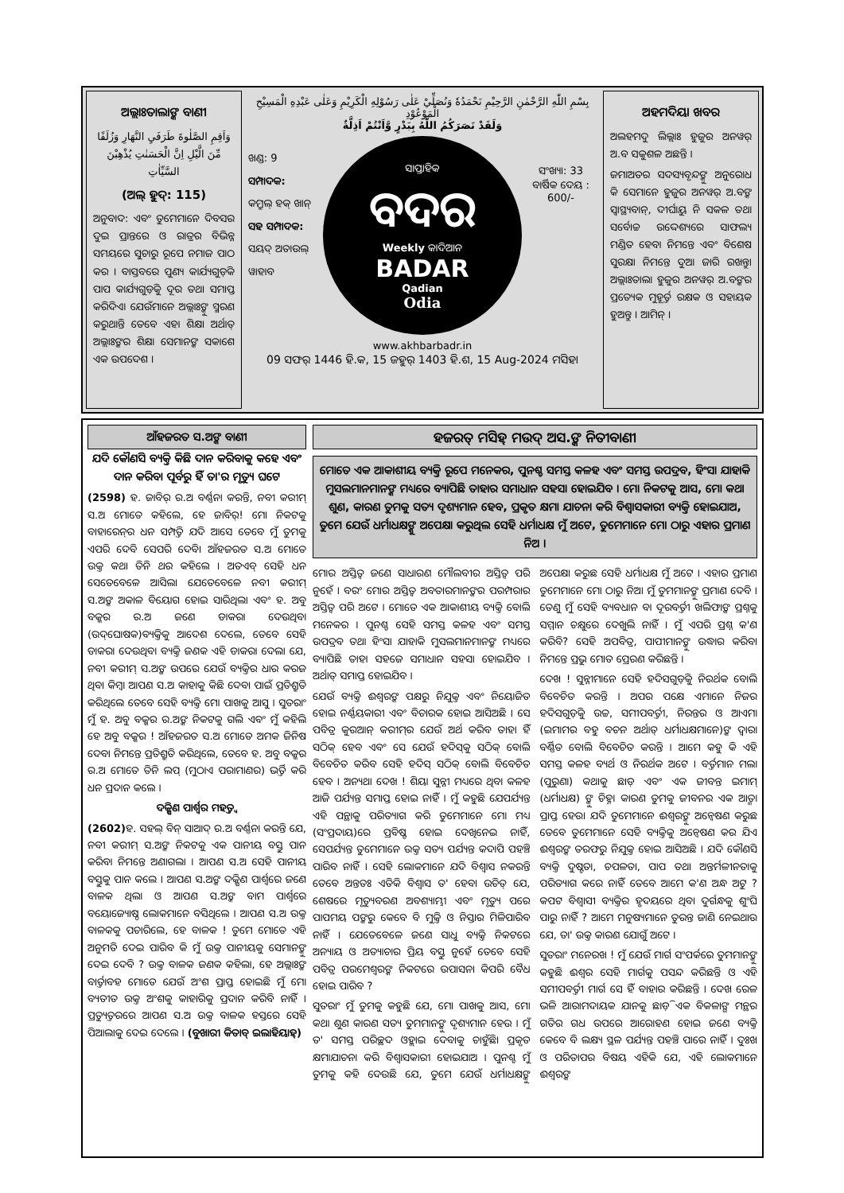ଅଲ୍ଲାଃତାଲାଙ୍କ ବାଣୀ
وَاَقِمِ الصَّلٰوةَ طَرَفَيِ النَّهَارِ وَزُلَفًا مِّنَ الَّيْلِ اِنَّ الْحَسَنٰتِ يُذْهِبْنَ السَّيِّاٰتِ
(ଅଲ୍ ହୁଦ୍: 115)
ଅନୁବାଦ: ଏବଂ ତୁମେମାନେ ଦିବସର ଦୁଇ ପ୍ରାନ୍ତରେ ଓ ରାତ୍ରର ବିଭିନ୍ନ ସମୟରେ ସୁଚାରୁ ରୂପେ ନମାଜ ପାଠ କର । ବାସ୍ତବରେ ପୁଣ୍ୟ କାର୍ଯ୍ୟଗୁଡ଼ିକ ପାପ କାର୍ଯ୍ୟଗୁଡ଼ିକୁ ଦୂର ତଥା ସମାପ୍ତ କରିଦିଏ। ଯେଉଁମାନେ ଅଲ୍ଲାଃଙ୍କୁ ସ୍ମରଣ କରୁଥାନ୍ତି ତେବେ ଏହା ଶିକ୍ଷା ଅର୍ଥାତ୍ ଅଲ୍ଲାଃଙ୍କର ଶିକ୍ଷା ସେମାନଙ୍କ ସକାଶେ ଏକ ଉପଦେଶ ।
بِسْمِ اللّٰهِ الرَّحْمٰنِ الرَّحِيْمِ نَحْمَدُهٗ وَنُصَلِّيْ عَلٰى رَسُوْلِهِ الْكَرِيْمِ وَعَلٰى عَبْدِهِ الْمَسِيْحِ الْمَوْعُوْدِ
وَلَقَدْ نَصَرَكُمُ اللّٰهُ بِبَدْرٍ وَّاَنْتُمْ اَذِلَّةٌ
ଖଣ୍ଡ: 9
ସମ୍ପାଦକ:
କମ୍ରୁଲ୍ ହକ୍ ଖାନ୍
ସହ ସମ୍ପାଦକ:
ସୟଦ୍ ଅତାଉଲ୍ ୱାହାବ
ସାପ୍ତାହିକ
ବଦର
Weekly କାଦିଆନ
BADAR
Qadian
Odia
ସଂଖ୍ୟା: 33
ବାର୍ଷିକ ଦେୟ : 600/-
www.akhbarbadr.in
09 ସଫର୍ 1446 ହି.କ, 15 ଜହୁର୍ 1403 ହି.ଶ, 15 Aug-2024 ମସିହା
ଅହମଦିୟା ଖବର
ଅଲହମଦୁ ଲିଲ୍ଲାଃ ହୁଜୁର ଅନୱର୍ ଅ.ବ ସକୁଶଳ ଅଛନ୍ତି ।
ଜମାଅତର ସଦସ୍ୟବୃନ୍ଦଙ୍କୁ ଅନୁରୋଧ କି ସେମାନେ ହୁଜୁର ଅନୱର୍ ଅ.ବଙ୍କ ସ୍ୱାସ୍ଥ୍ୟବାନ୍, ଦୀର୍ଘାୟୁ ନି ସକଳ ତଥା ସର୍ବୋଚ୍ଚ ଉଦ୍ଦେଶ୍ୟରେ ସାଫଲ୍ୟ ମଣ୍ଡିତ ହେବା ନିମନ୍ତେ ଏବଂ ବିଶେଷ ସୁରକ୍ଷା ନିମନ୍ତେ ଦୁଆ ଜାରି ରଖନ୍ତୁ। ଅଲ୍ଲାଃତାଲା ହୁଜୁର ଅନୱର୍ ଅ.ବଙ୍କର ପ୍ରତ୍ୟେକ ମୁହୂର୍ତ୍ତ ରକ୍ଷକ ଓ ସହାୟକ ହୁଅନ୍ତୁ । ଆମିନ୍ ।
ଆଁହଜରତ ସ.ଅଙ୍କ ବାଣୀ
ଯଦି କୌଣସି ବ୍ୟକ୍ତି କିଛି ଦାନ କରିବାକୁ କହେ ଏବଂ ଦାନ କରିବା ପୂର୍ବରୁ ହିଁ ତା'ର ମୃତ୍ୟୁ ଘଟେ
(2598) ହ. ଜାବିର୍ ର.ଅ ବର୍ଣ୍ଣନା କରନ୍ତି, ନବୀ କରୀମ୍ ସ.ଅ ମୋତେ କହିଲେ, ହେ ଜାବିର୍! ମୋ ନିକଟକୁ ବାହାରେନ୍‌ର ଧନ ସମ୍ପତ୍ତି ଯଦି ଆସେ ତେବେ ମୁଁ ତୁମକୁ ଏପରି ଦେବି ସେପରି ଦେବି। ଆଁହଜରତ ସ.ଅ ମୋତେ ଉକ୍ତ କଥା ତିନି ଥର କହିଲେ । ଅତଏବ୍ ସେହି ଧନ ସେତେବେଳେ ଆସିଲା ଯେତେବେଳେ ନବୀ କରୀମ୍ ସ.ଅଙ୍କ ଅକାଳ ବିୟୋଗ ହୋଇ ସାରିଥିଲା ଏବଂ ହ. ଅବୁ ବକ୍କର ର.ଅ ଜଣେ ଡାକରା ଦେଉଥିବା (ଉଦ୍‌ଘୋଷକ)ବ୍ୟକ୍ତିକୁ ଆଦେଶ ଦେଲେ, ତେବେ ସେହି ଡାକରା ଦେଉଥିବା ବ୍ୟକ୍ତି ଜଣକ ଏହି ଡାକରା ଦେଲା ଯେ, ନବୀ କରୀମ୍ ସ.ଅଙ୍କ ଉପରେ ଯେଉଁ ବ୍ୟକ୍ତିର ଧାର କରଜ ଥିବା କିମ୍ବା ଆପଣ ସ.ଅ କାହାକୁ କିଛି ଦେବା ପାଇଁ ପ୍ରତିଶ୍ରୁତି କରିଥିଲେ ତେବେ ସେହି ବ୍ୟକ୍ତି ମୋ ପାଖକୁ ଆସୁ । ସୁତରାଂ ମୁଁ ହ. ଅବୁ ବକ୍କର ର.ଅଙ୍କ ନିକଟକୁ ଗଲି ଏବଂ ମୁଁ କହିଲି ହେ ଅବୁ ବକ୍କର ! ଆଁହଜରତ ସ.ଅ ମୋତେ ଅମକ ଜିନିଷ ଦେବା ନିମନ୍ତେ ପ୍ରତିଶ୍ରୁତି କରିଥିଲେ, ତେବେ ହ. ଅବୁ ବକ୍କର ର.ଅ ମୋତେ ତିନି ଲପ୍ (ମୁଠାଏ ପରାମାଣର) ଭର୍ତ୍ତି କରି ଧନ ପ୍ରଦାନ କଲେ ।
ଦକ୍ଷିଣ ପାର୍ଶ୍ୱର ମହତ୍ତ୍ୱ
(2602) ହ. ସହଲ୍ ବିନ୍ ସାଆଦ୍ ର.ଅ ବର୍ଣ୍ଣନା କରନ୍ତି ଯେ, ନବୀ କରୀମ୍ ସ.ଅଙ୍କ ନିକଟକୁ ଏକ ପାନୀୟ ବସ୍ତୁ ପାନ କରିବା ନିମନ୍ତେ ଅଣାଗଲା । ଆପଣ ସ.ଅ ସେହି ପାନୀୟ ବସ୍ତୁକୁ ପାନ କଲେ । ଆପଣ ସ.ଅଙ୍କ ଦକ୍ଷିଣ ପାର୍ଶ୍ୱରେ ଜଣେ ବାଳକ ଥିଲା ଓ ଆପଣ ସ.ଅଙ୍କ ବାମ ପାର୍ଶ୍ୱରେ ବୟୋଜ୍ୟୋଷ୍ଠ ଲୋକମାନେ ବସିଥିଲେ । ଆପଣ ସ.ଅ ଉକ୍ତ ବାଳକକୁ ପଚାରିଲେ, ହେ ବାଳକ ! ତୁମେ ମୋତେ ଏହି ଅନୁମତି ଦେଇ ପାରିବ କି ମୁଁ ଉକ୍ତ ପାନୀୟକୁ ସେମାନଙ୍କୁ ଦେଇ ଦେବି ? ଉକ୍ତ ବାଳକ ଜଣକ କହିଲା, ହେ ଅଲ୍ଲାଃଙ୍କ ବାର୍ତ୍ତାବହ ମୋତେ ଯେଉଁ ଅଂଶ ପ୍ରାପ୍ତ ହୋଇଛି ମୁଁ ମୋ ବ୍ୟତୀତ ଉକ୍ତ ଅଂଶକୁ କାହାରିକୁ ପ୍ରଦାନ କରିବି ନାହିଁ । ପ୍ରତ୍ୟୁତ୍ତରରେ ଆପଣ ସ.ଅ ଉକ୍ତ ବାଳକ ହସ୍ତରେ ସେହି ପିଆଲାକୁ ଦେଇ ଦେଲେ । (ବୁଖାରୀ କିତାବ୍ ଇଲାହିୟାହ୍)
ହଜରତ୍ ମସିହ୍ ମଉଦ୍ ଅସ.ଙ୍କ ନିତୀବାଣୀ
ମୋତେ ଏକ ଆକାଶୀୟ ବ୍ୟକ୍ତି ରୂପେ ମନେକର, ପୁନଶ୍ଚ ସମସ୍ତ କଳହ ଏବଂ ସମସ୍ତ ଉପଦ୍ରବ, ହିଂସା ଯାହାକି ମୁସଲମାନମାନଙ୍କ ମଧ୍ୟରେ ବ୍ୟାପିଛି ତାହାର ସମାଧାନ ସହସା ହୋଇଯିବ । ମୋ ନିକଟକୁ ଆସ, ମୋ କଥା ଶୁଣ, କାରଣ ତୁମକୁ ସତ୍ୟ ଦୃଶ୍ୟମାନ ହେବ, ପ୍ରକୃତ କ୍ଷମା ଯାଚନା କରି ବିଶ୍ୱାସକାରୀ ବ୍ୟକ୍ତି ହୋଇଯାଅ, ତୁମେ ଯେଉଁ ଧର୍ମାଧକ୍ଷଙ୍କୁ ଅପେକ୍ଷା କରୁଥିଲ ସେହି ଧର୍ମାଧକ୍ଷ ମୁଁ ଅଟେ, ତୁମେମାନେ ମୋ ଠାରୁ ଏହାର ପ୍ରମାଣ ନିଅ ।
ମୋର ଅସ୍ତିତ୍ୱ ଜଣେ ସାଧାରଣ ମୌଲବୀର ଅସ୍ତିତ୍ୱ ପରି ନୁହେଁ । ବରଂ ମୋର ଅସ୍ତିତ୍ୱ ଅବତାରମାନଙ୍କର ପରମ୍ପରାର ଅସ୍ତିତ୍ୱ ପରି ଅଟେ । ମୋତେ ଏକ ଆକାଶୀୟ ବ୍ୟକ୍ତି ବୋଲି ମନେକର । ପୁନଶ୍ଚ ସେହି ସମସ୍ତ କଳହ ଏବଂ ସମସ୍ତ ଉପଦ୍ରବ ତଥା ହିଂସା ଯାହାକି ମୁସଲମାନମାନଙ୍କ ମଧ୍ୟରେ ବ୍ୟାପିଛି ତାହା ସହଜେ ସମାଧାନ ସହସା ହୋଇଯିବ । ଅର୍ଥାତ୍ ସମାପ୍ତ ହୋଇଯିବ ।
ଯେଉଁ ବ୍ୟକ୍ତି ଈଶ୍ୱରଙ୍କ ପକ୍ଷରୁ ନିଯୁକ୍ତ ଏବଂ ନିୟୋଜିତ ହୋଇ ନର୍ଣ୍ଣୟକାରୀ ଏବଂ ବିଚାରକ ହୋଇ ଆସିଅଛି । ସେ ପବିତ୍ର କୁରଆନ୍ କରୀମ୍‌ର ଯେଉଁ ଅର୍ଥ କରିବ ତାହା ହିଁ ସଠିକ୍ ହେବ ଏବଂ ସେ ଯେଉଁ ହଦିସ୍‌କୁ ସଠିକ୍ ବୋଲି ବିବେଚିତ କରିବ ସେହି ହଦିସ୍ ସଠିକ୍ ବୋଲି ବିବେଚିତ ହେବ । ଅନ୍ୟଥା ଦେଖ ! ଶିୟା ସୁନ୍ନୀ ମଧ୍ୟରେ ଥିବା କଳହ ଆଜି ପର୍ଯ୍ୟନ୍ତ ସମାପ୍ତ ହୋଇ ନାହିଁ । ମୁଁ କହୁଛି ଯେପର୍ଯ୍ୟନ୍ତ ଏହି ପନ୍ଥାକୁ ପରିତ୍ୟାଗ କରି ତୁମେମାନେ ମୋ ମଧ୍ୟ (ସଂପ୍ରଦାୟ)ରେ ପ୍ରବିଷ୍ଟ ହୋଇ ଦେଖିନେଇ ନାହିଁ, ସେପର୍ଯ୍ୟନ୍ତ ତୁମେମାନେ ଉକ୍ତ ସତ୍ୟ ପର୍ଯ୍ୟନ୍ତ କଦାପି ପହଞ୍ଚି ପାରିବ ନାହିଁ । ସେହି ଲୋକମାନେ ଯଦି ବିଶ୍ୱାସ ନକରନ୍ତି ତେବେ ଅନ୍ତତଃ ଏତିକି ବିଶ୍ୱାସ ତ' ହେବା ଉଚିତ୍ ଯେ, ଶେଷରେ ମୃତ୍ୟୁବରଣ ଅବଶ୍ୟାମ୍ଭୀ ଏବଂ ମୃତ୍ୟୁ ପରେ ପାପମୟ ପଙ୍କରୁ କେବେ ବି ମୁକ୍ତି ଓ ନିସ୍ତାର ମିଳିପାରିବ ନାହିଁ । ଯେତେବେଳେ ଜଣେ ସାଧୁ ବ୍ୟକ୍ତି ନିକଟରେ ଅନ୍ୟାୟ ଓ ଅତ୍ୟାଚାର ପ୍ରିୟ ବସ୍ତୁ ନୁହେଁ ତେବେ ସେହି ପବିତ୍ର ପରମେଶ୍ୱରଙ୍କ ନିକଟରେ ଉପାସନା କିପରି ବୈଧ ହୋଇ ପାରିବ ?
ସୁତରାଂ ମୁଁ ତୁମକୁ କହୁଛି ଯେ, ମୋ ପାଖକୁ ଆସ, ମୋ କଥା ଶୁଣ କାରଣ ସତ୍ୟ ତୁମମାନଙ୍କୁ ଦୃଶ୍ୟମାନ ହେଉ । ମୁଁ ତ' ସମସ୍ତ ପରିଚ୍ଛଦ ଓହ୍ଲାଇ ଦେବାକୁ ଚାହୁଁଛି। ପ୍ରକୃତ କ୍ଷମାଯାଚନା କରି ବିଶ୍ୱାସକାରୀ ହୋଇଯାଅ । ପୁନଶ୍ଚ ମୁଁ ତୁମକୁ କହି ଦେଉଛି ଯେ, ତୁମେ ଯେଉଁ ଧର୍ମାଧକ୍ଷଙ୍କୁ ଅପେକ୍ଷା କରୁଛ ସେହି ଧର୍ମାଧକ୍ଷ ମୁଁ ଅଟେ । ଏହାର ପ୍ରମାଣ ତୁମେମାନେ ମୋ ଠାରୁ ନିଅ। ମୁଁ ତୁମମାନଙ୍କୁ ପ୍ରମାଣ ଦେବି । ତେଣୁ ମୁଁ ସେହି ବ୍ୟବଧାନ ବା ଦୂରବର୍ତ୍ତୀ ଖଲିଫାଙ୍କ ପ୍ରଶ୍ନକୁ ସମ୍ମାନ ଚକ୍ଷୁରେ ଦେଖୁଲି ନାହିଁ । ମୁଁ ଏପରି ପ୍ରଶ୍ନ କ'ଣ କରିବି? ସେହି ଅପବିତ୍ର, ପାପୀମାନଙ୍କୁ ଉଦ୍ଧାର କରିବା ନିମନ୍ତେ ପ୍ରଭୁ ମୋତ ପ୍ରେରଣ କରିଛନ୍ତି ।
ଦେଖ ! ସୁନ୍ନୀମାନେ ସେହି ହଦିସଗୁଡ଼ିକୁ ନିରର୍ଥକ ବୋଲି ବିବେଚିତ କରନ୍ତି । ଅପର ପକ୍ଷେ ଏମାନେ ନିଜର ହଦିସଗୁଡ଼ିକୁ ଉଚ୍ଚ, ସମୀପବର୍ତ୍ତୀ, ନିରନ୍ତର ଓ ଆଏମା (ଇମାମର ବହୁ ବଚନ ଅର୍ଥାତ୍ ଧର୍ମାଧକ୍ଷମାନେ)ଙ୍କ ଦ୍ୱାରା ବର୍ଣ୍ଣିତ ବୋଲି ବିବେଚିତ କରନ୍ତି । ଆମେ କହୁ କି ଏହି ସମସ୍ତ କଳହ ବ୍ୟର୍ଥ ଓ ନିରର୍ଥକ ଅଟେ । ବର୍ତ୍ତମାନ ମଲା (ପୁରୁଣା) କଥାକୁ ଛାଡ଼ ଏବଂ ଏକ ଜୀବନ୍ତ ଇମାମ୍ (ଧର୍ମାଧକ୍ଷ) ଙ୍କୁ ଚିହ୍ନ। କାରଣ ତୁମକୁ ଜୀବନର ଏକ ଆତ୍ମା ପ୍ରାପ୍ତ ହେଉ। ଯଦି ତୁମେମାନେ ଈଶ୍ୱରଙ୍କୁ ଅନ୍ୱେଷଣ କରୁଛ ତେବେ ତୁମେମାନେ ସେହି ବ୍ୟକ୍ତିକୁ ଅନ୍ୱେଷଣ କର ଯିଏ ଈଶ୍ୱରଙ୍କ ତରଫରୁ ନିଯୁକ୍ତ ହୋଇ ଆସିଅଛି । ଯଦି କୌଣସି ବ୍ୟକ୍ତି ଦୁଷ୍ଟତା, ଚପଳତା, ପାପ ତଥା ଅନ୍ତର୍ମଳୀନତାକୁ ପରିତ୍ୟାଗ କରେ ନାହିଁ ତେବେ ଆମେ କ'ଣ ଅନ୍ଧ ଅଟୁ ? କପଟ ବିଶ୍ୱାସୀ ବ୍ୟକ୍ତିର ହୃଦୟରେ ଥିବା ଦୁର୍ଗନ୍ଧକୁ ଶୁଂଘି ପାରୁ ନାହିଁ ? ଆମେ ମନୁଷ୍ୟମାନେ ତୁରନ୍ତ ଜାଣି ନେଇଥାଉ ଯେ, ତା' ଉକ୍ତ କାରଣ ଯୋଗୁଁ ଅଟେ ।
ସୁତରାଂ ମନେରଖ ! ମୁଁ ଯେଉଁ ମାର୍ଗ ସଂପର୍କରେ ତୁମମାନଙ୍କୁ କହୁଛି ଈଶ୍ୱର ସେହି ମାର୍ଗକୁ ପସନ୍ଦ କରିଛନ୍ତି ଓ ଏହି ସମୀପବର୍ତ୍ତୀ ମାର୍ଗ ସେ ହିଁ ବାହାର କରିଛନ୍ତି । ଦେଖ ରେଳ ଭଳି ଆରାମଦାୟକ ଯାନକୁ ଛାଡ଼ି ଏକ ବିକଳାଙ୍ଗ ମନ୍ଥର ଗତିର ଗଧ ଉପରେ ଆରୋହଣ ହୋଇ ଜଣେ ବ୍ୟକ୍ତି କେବେ ବି ଲକ୍ଷ୍ୟ ସ୍ଥଳ ପର୍ଯ୍ୟନ୍ତ ପହଞ୍ଚି ପାରେ ନାହିଁ । ଦୁଃଖ ଓ ପରିତାପର ବିଷୟ ଏହିକି ଯେ, ଏହି ଲୋକମାନେ ଈଶ୍ୱରଙ୍କ